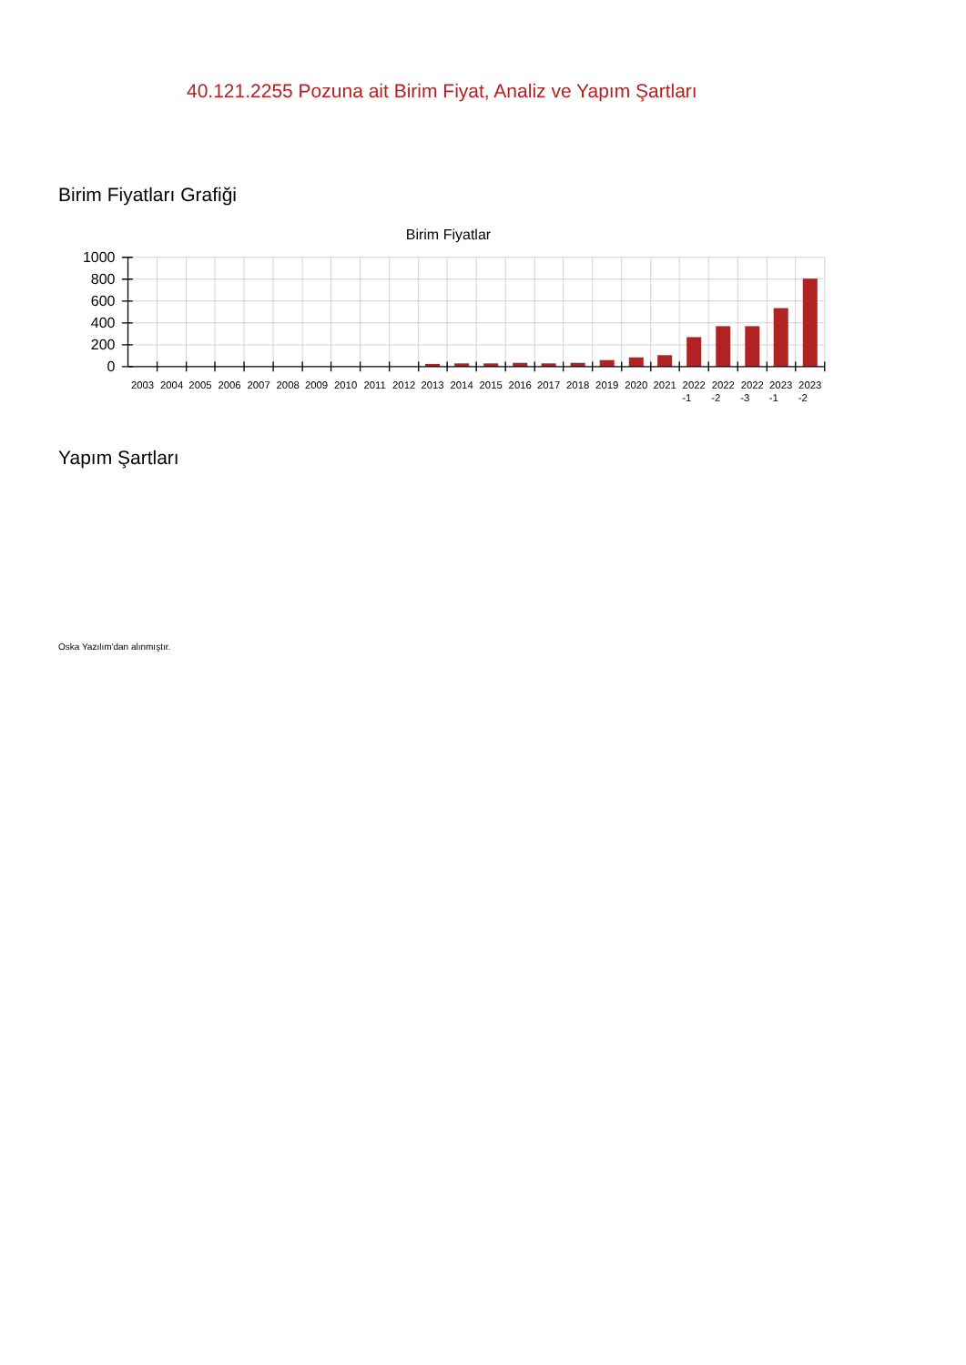40.121.2255 Pozuna ait Birim Fiyat, Analiz ve Yapım Şartları
Birim Fiyatları Grafiği
Birim Fiyatlar
1000
800
600
400
200
0
2003
2004
2005
2006
2007
2008
2009
2010
2011
2012
2013
2014
2015
2016
2017
2018
2019
2020
2021
2022
-1
2022
-2
2022
-3
2023
-1
2023
-2
Yapım Şartları
Oska Yazılım'dan alınmıştır.